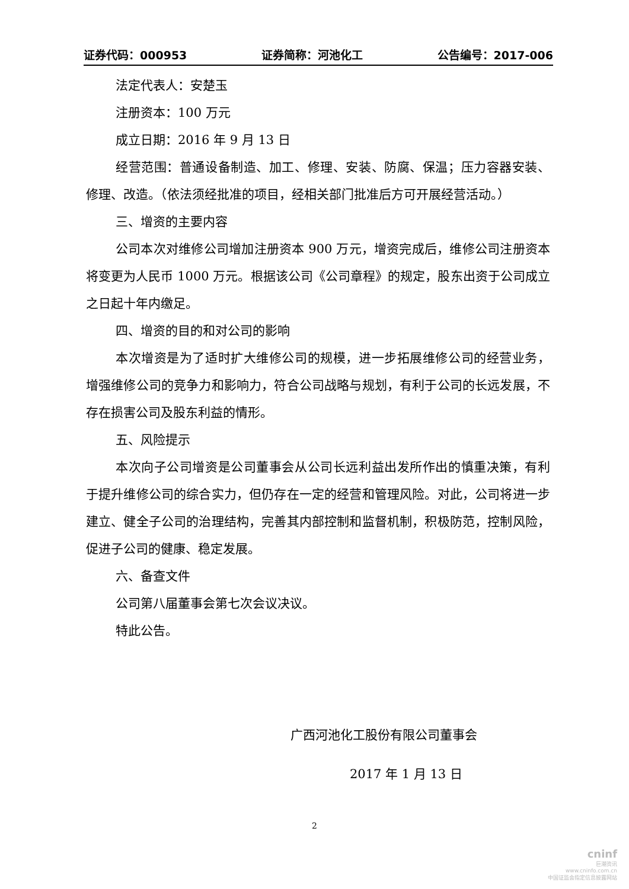证券代码：000953 证券简称：河池化工 公告编号：2017-006
法定代表人：安楚玉
注册资本：100 万元
成立日期：2016 年 9 月 13 日
经营范围：普通设备制造、加工、修理、安装、防腐、保温；压力容器安装、修理、改造。（依法须经批准的项目，经相关部门批准后方可开展经营活动。）
三、增资的主要内容
公司本次对维修公司增加注册资本 900 万元，增资完成后，维修公司注册资本将变更为人民币 1000 万元。根据该公司《公司章程》的规定，股东出资于公司成立之日起十年内缴足。
四、增资的目的和对公司的影响
本次增资是为了适时扩大维修公司的规模，进一步拓展维修公司的经营业务，增强维修公司的竞争力和影响力，符合公司战略与规划，有利于公司的长远发展，不存在损害公司及股东利益的情形。
五、风险提示
本次向子公司增资是公司董事会从公司长远利益出发所作出的慎重决策，有利于提升维修公司的综合实力，但仍存在一定的经营和管理风险。对此，公司将进一步建立、健全子公司的治理结构，完善其内部控制和监督机制，积极防范，控制风险，促进子公司的健康、稳定发展。
六、备查文件
公司第八届董事会第七次会议决议。
特此公告。
广西河池化工股份有限公司董事会
2017 年 1 月 13 日
2
cninf
巨潮资讯
www.cninfo.com.cn
中国证监会指定信息披露网站